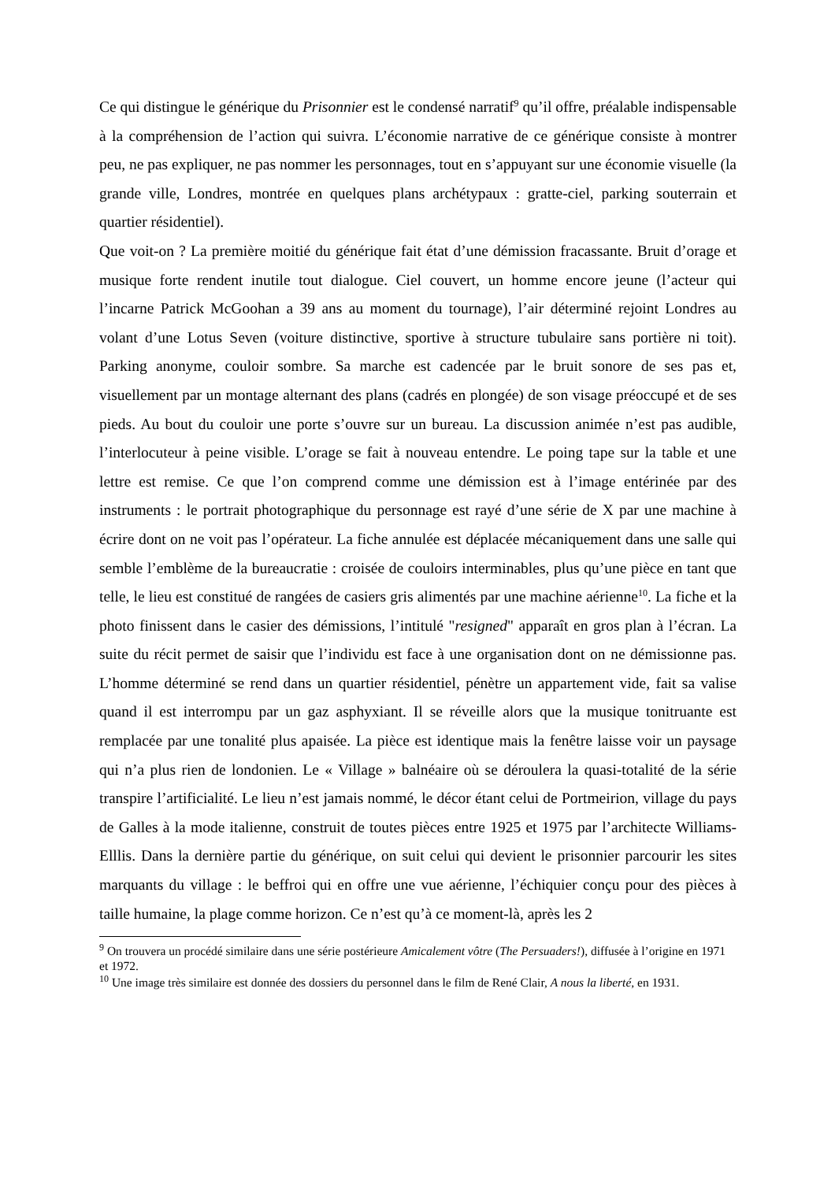Ce qui distingue le générique du Prisonnier est le condensé narratif<sup>9</sup> qu’il offre, préalable indispensable à la compréhension de l’action qui suivra. L’économie narrative de ce générique consiste à montrer peu, ne pas expliquer, ne pas nommer les personnages, tout en s’appuyant sur une économie visuelle (la grande ville, Londres, montrée en quelques plans archétypaux : gratte-ciel, parking souterrain et quartier résidentiel).
Que voit-on ? La première moitié du générique fait état d’une démission fracassante. Bruit d’orage et musique forte rendent inutile tout dialogue. Ciel couvert, un homme encore jeune (l’acteur qui l’incarne Patrick McGoohan a 39 ans au moment du tournage), l’air déterminé rejoint Londres au volant d’une Lotus Seven (voiture distinctive, sportive à structure tubulaire sans portière ni toit). Parking anonyme, couloir sombre. Sa marche est cadencée par le bruit sonore de ses pas et, visuellement par un montage alternant des plans (cadrés en plongée) de son visage préoccupé et de ses pieds. Au bout du couloir une porte s’ouvre sur un bureau. La discussion animée n’est pas audible, l’interlocuteur à peine visible. L’orage se fait à nouveau entendre. Le poing tape sur la table et une lettre est remise. Ce que l’on comprend comme une démission est à l’image entérinée par des instruments : le portrait photographique du personnage est rayé d’une série de X par une machine à écrire dont on ne voit pas l’opérateur. La fiche annulée est déplacée mécaniquement dans une salle qui semble l’emblème de la bureaucratie : croisée de couloirs interminables, plus qu’une pièce en tant que telle, le lieu est constitué de rangées de casiers gris alimentés par une machine aérienne<sup>10</sup>. La fiche et la photo finissent dans le casier des démissions, l’intitulé "resigned" apparaît en gros plan à l’écran. La suite du récit permet de saisir que l’individu est face à une organisation dont on ne démissionne pas. L’homme déterminé se rend dans un quartier résidentiel, pénètre un appartement vide, fait sa valise quand il est interrompu par un gaz asphyxiant. Il se réveille alors que la musique tonitruante est remplacée par une tonalité plus apaisée. La pièce est identique mais la fenêtre laisse voir un paysage qui n’a plus rien de londonien. Le « Village » balnéaire où se déroulera la quasi-totalité de la série transpire l’artificialité. Le lieu n’est jamais nommé, le décor étant celui de Portmeirion, village du pays de Galles à la mode italienne, construit de toutes pièces entre 1925 et 1975 par l’architecte Williams-Elllis. Dans la dernière partie du générique, on suit celui qui devient le prisonnier parcourir les sites marquants du village : le beffroi qui en offre une vue aérienne, l’échiquier conçu pour des pièces à taille humaine, la plage comme horizon. Ce n’est qu’à ce moment-là, après les 2
<sup>9</sup> On trouvera un procédé similaire dans une série postérieure Amicalement vôtre (The Persuaders!), diffusée à l’origine en 1971 et 1972.
<sup>10</sup> Une image très similaire est donnée des dossiers du personnel dans le film de René Clair, A nous la liberté, en 1931.